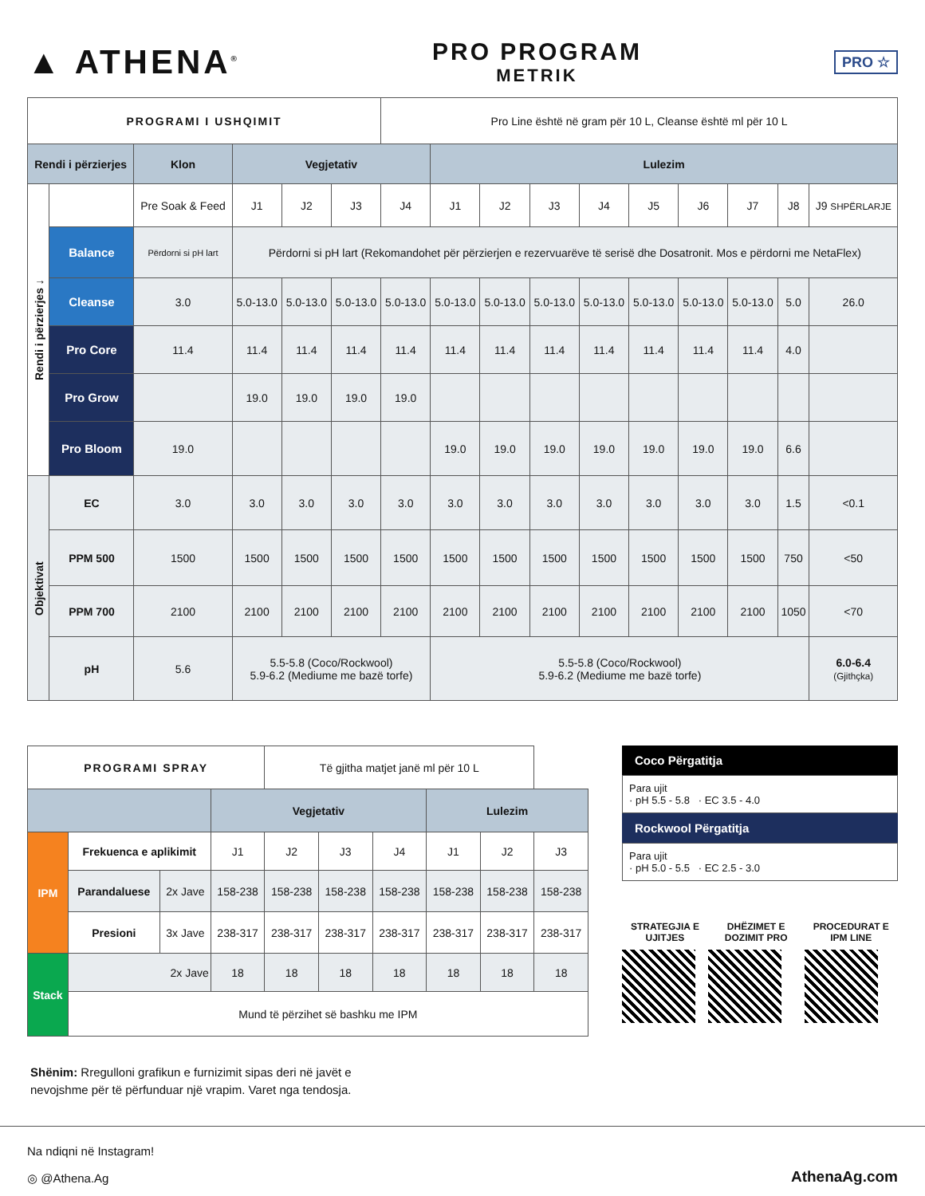▲ ATHENA<sup>®</sup>
PRO PROGRAM
METRIK
PRO ☆
| PROGRAMI I USHQIMIT | | | | | | Pro Line është në gram për 10 L, Cleanse është ml për 10 L | | | | | | | | | |
| Rendi i përzierjes | | Klon | Vegjetativ | | | | Lulezim | | | | | | | | |
| Rendi i përzierjes ↓ | | Pre Soak & Feed | J1 | J2 | J3 | J4 | J1 | J2 | J3 | J4 | J5 | J6 | J7 | J8 | J9 SHPËRLARJE |
| | Balance | Përdorni si pH lart | Përdorni si pH lart (Rekomandohet për përzierjen e rezervuarëve të serisë dhe Dosatronit. Mos e përdorni me NetaFlex) | | | | | | | | | | | | |
| | Cleanse | 3.0 | 5.0-13.0 | 5.0-13.0 | 5.0-13.0 | 5.0-13.0 | 5.0-13.0 | 5.0-13.0 | 5.0-13.0 | 5.0-13.0 | 5.0-13.0 | 5.0-13.0 | 5.0-13.0 | 5.0 | 26.0 |
| | Pro Core | 11.4 | 11.4 | 11.4 | 11.4 | 11.4 | 11.4 | 11.4 | 11.4 | 11.4 | 11.4 | 11.4 | 11.4 | 4.0 | |
| | Pro Grow | | 19.0 | 19.0 | 19.0 | 19.0 | | | | | | | | | |
| | Pro Bloom | 19.0 | | | | | 19.0 | 19.0 | 19.0 | 19.0 | 19.0 | 19.0 | 19.0 | 6.6 | |
| Objektivat | EC | 3.0 | 3.0 | 3.0 | 3.0 | 3.0 | 3.0 | 3.0 | 3.0 | 3.0 | 3.0 | 3.0 | 3.0 | 1.5 | <0.1 |
| | PPM 500 | 1500 | 1500 | 1500 | 1500 | 1500 | 1500 | 1500 | 1500 | 1500 | 1500 | 1500 | 1500 | 750 | <50 |
| | PPM 700 | 2100 | 2100 | 2100 | 2100 | 2100 | 2100 | 2100 | 2100 | 2100 | 2100 | 2100 | 2100 | 1050 | <70 |
| | pH | 5.6 | 5.5-5.8 (Coco/Rockwool) 5.9-6.2 (Mediume me bazë torfe) | | | | 5.5-5.8 (Coco/Rockwool) 5.9-6.2 (Mediume me bazë torfe) | | | | | | | | 6.0-6.4 (Gjithçka) |
| PROGRAMI SPRAY | | | | Të gjitha matjet janë ml për 10 L | | | | | |
| | | | Vegjetativ | | | | | | Lulezim |
| IPM | Frekuenca e aplikimit | | J1 | J2 | J3 | J4 | J1 | J2 | J3 |
| | Parandaluese | 2x Jave | 158-238 | 158-238 | 158-238 | 158-238 | 158-238 | 158-238 | 158-238 |
| | Presioni | 3x Jave | 238-317 | 238-317 | 238-317 | 238-317 | 238-317 | 238-317 | 238-317 |
| Stack | 2x Jave | | 18 | 18 | 18 | 18 | 18 | 18 | 18 |
| | Mund të përzihet së bashku me IPM | | | | | | | | |
Coco Përgatitja
Para ujit
· pH 5.5 - 5.8 · EC 3.5 - 4.0
Rockwool Përgatitja
Para ujit
· pH 5.0 - 5.5 · EC 2.5 - 3.0
STRATEGJIA E UJITJES DHËZIMET E DOZIMIT PRO PROCEDURAT E IPM LINE
Shënim: Rregulloni grafikun e furnizimit sipas deri në javët e
nevojshme për të përfunduar një vrapim. Varet nga tendosja.
Na ndiqni në Instagram!
◎ @Athena.Ag
AthenaAg.com